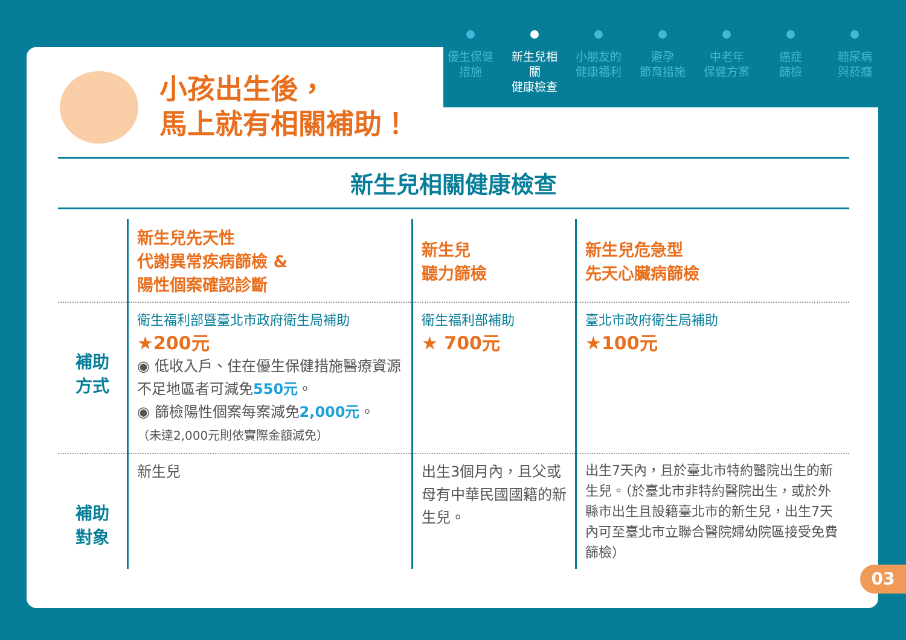小孩出生後，
馬上就有相關補助！
新生兒相關健康檢查
| | 新生兒先天性 代謝異常疾病篩檢 & 陽性個案確認診斷 | 新生兒 聽力篩檢 | 新生兒危急型 先天心臟病篩檢 |
| --- | --- | --- | --- |
| 補助 方式 | 衛生福利部暨臺北市政府衛生局補助 ★200元 ◉ 低收入戶、住在優生保健措施醫療資源不足地區者可減免 550元 。 ◉ 篩檢陽性個案每案減免 2,000元 。 （未達2,000元則依實際金額減免） | 衛生福利部補助 ★ 700元 | 臺北市政府衛生局補助 ★100元 |
| 補助 對象 | 新生兒 | 出生3個月內，且父或母有中華民國國籍的新生兒。 | 出生7天內，且於臺北市特約醫院出生的新生兒。（於臺北市非特約醫院出生，或於外縣市出生且設籍臺北市的新生兒，出生7天內可至臺北市立聯合醫院婦幼院區接受免費篩檢） |
優生保健
措施
新生兒相關
健康檢查
小朋友的
健康福利
避孕
節育措施
中老年
保健方案
癌症
篩檢
糖尿病
與菸癮
03